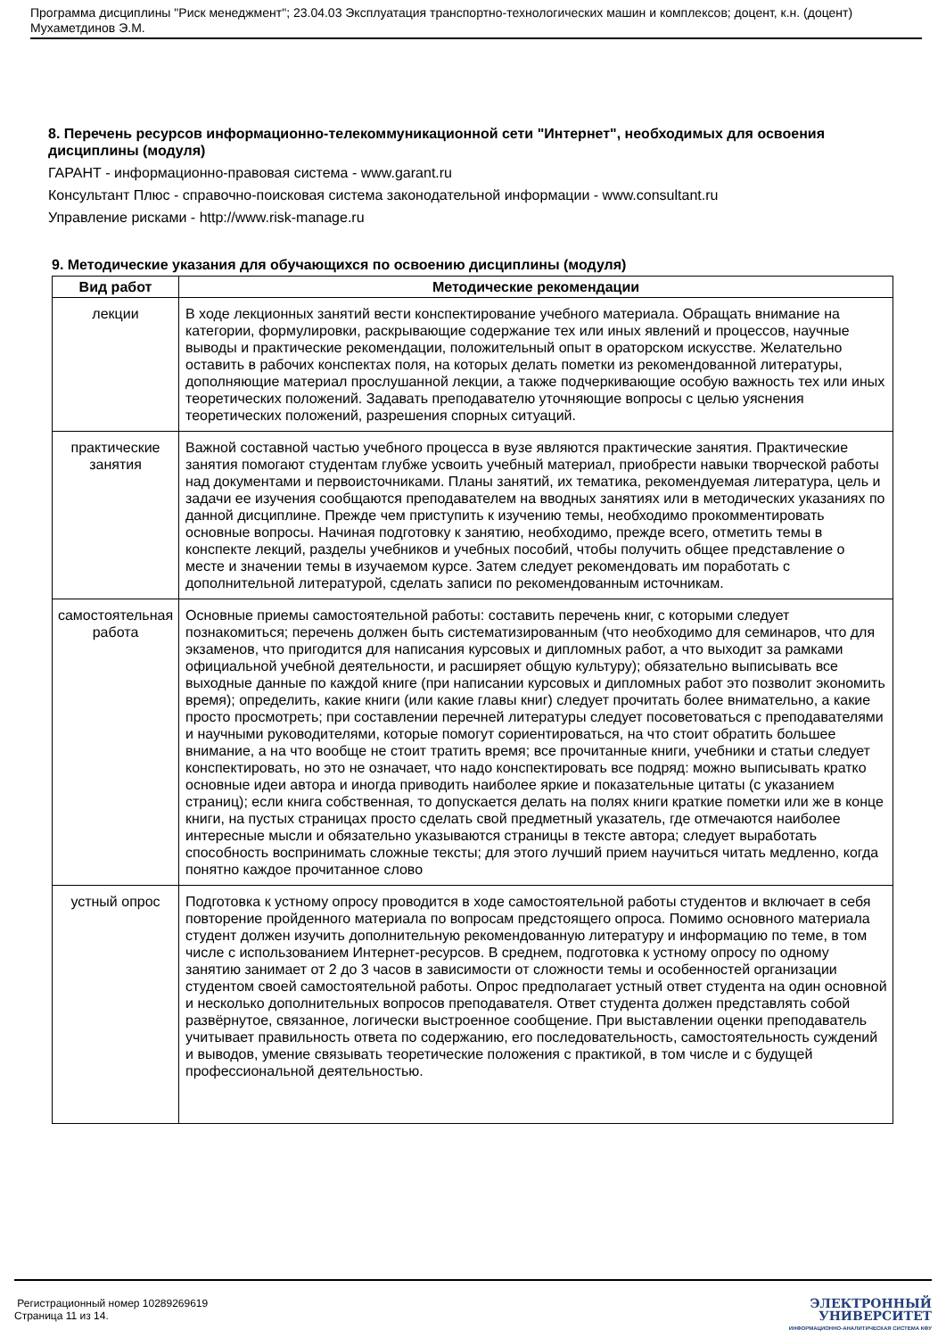Программа дисциплины "Риск менеджмент"; 23.04.03 Эксплуатация транспортно-технологических машин и комплексов; доцент, к.н. (доцент) Мухаметдинов Э.М.
8. Перечень ресурсов информационно-телекоммуникационной сети "Интернет", необходимых для освоения дисциплины (модуля)
ГАРАНТ - информационно-правовая система - www.garant.ru
Консультант Плюс - справочно-поисковая система законодательной информации - www.consultant.ru
Управление рисками - http://www.risk-manage.ru
9. Методические указания для обучающихся по освоению дисциплины (модуля)
| Вид работ | Методические рекомендации |
| --- | --- |
| лекции | В ходе лекционных занятий вести конспектирование учебного материала. Обращать внимание на категории, формулировки, раскрывающие содержание тех или иных явлений и процессов, научные выводы и практические рекомендации, положительный опыт в ораторском искусстве. Желательно оставить в рабочих конспектах поля, на которых делать пометки из рекомендованной литературы, дополняющие материал прослушанной лекции, а также подчеркивающие особую важность тех или иных теоретических положений. Задавать преподавателю уточняющие вопросы с целью уяснения теоретических положений, разрешения спорных ситуаций. |
| практические занятия | Важной составной частью учебного процесса в вузе являются практические занятия. Практические занятия помогают студентам глубже усвоить учебный материал, приобрести навыки творческой работы над документами и первоисточниками. Планы занятий, их тематика, рекомендуемая литература, цель и задачи ее изучения сообщаются преподавателем на вводных занятиях или в методических указаниях по данной дисциплине. Прежде чем приступить к изучению темы, необходимо прокомментировать основные вопросы. Начиная подготовку к занятию, необходимо, прежде всего, отметить темы в конспекте лекций, разделы учебников и учебных пособий, чтобы получить общее представление о месте и значении темы в изучаемом курсе. Затем следует рекомендовать им поработать с дополнительной литературой, сделать записи по рекомендованным источникам. |
| самостоятельная работа | Основные приемы самостоятельной работы: составить перечень книг, с которыми следует познакомиться; перечень должен быть систематизированным (что необходимо для семинаров, что для экзаменов, что пригодится для написания курсовых и дипломных работ, а что выходит за рамками официальной учебной деятельности, и расширяет общую культуру); обязательно выписывать все выходные данные по каждой книге (при написании курсовых и дипломных работ это позволит экономить время); определить, какие книги (или какие главы книг) следует прочитать более внимательно, а какие просто просмотреть; при составлении перечней литературы следует посоветоваться с преподавателями и научными руководителями, которые помогут сориентироваться, на что стоит обратить большее внимание, а на что вообще не стоит тратить время; все прочитанные книги, учебники и статьи следует конспектировать, но это не означает, что надо конспектировать все подряд: можно выписывать кратко основные идеи автора и иногда приводить наиболее яркие и показательные цитаты (с указанием страниц); если книга собственная, то допускается делать на полях книги краткие пометки или же в конце книги, на пустых страницах просто сделать свой предметный указатель, где отмечаются наиболее интересные мысли и обязательно указываются страницы в тексте автора; следует выработать способность воспринимать сложные тексты; для этого лучший прием научиться читать медленно, когда понятно каждое прочитанное слово |
| устный опрос | Подготовка к устному опросу проводится в ходе самостоятельной работы студентов и включает в себя повторение пройденного материала по вопросам предстоящего опроса. Помимо основного материала студент должен изучить дополнительную рекомендованную литературу и информацию по теме, в том числе с использованием Интернет-ресурсов. В среднем, подготовка к устному опросу по одному занятию занимает от 2 до 3 часов в зависимости от сложности темы и особенностей организации студентом своей самостоятельной работы. Опрос предполагает устный ответ студента на один основной и несколько дополнительных вопросов преподавателя. Ответ студента должен представлять собой развёрнутое, связанное, логически выстроенное сообщение. При выставлении оценки преподаватель учитывает правильность ответа по содержанию, его последовательность, самостоятельность суждений и выводов, умение связывать теоретические положения с практикой, в том числе и с будущей профессиональной деятельностью. |
Регистрационный номер 10289269619
Страница 11 из 14.
ЭЛЕКТРОННЫЙ
УНИВЕРСИТЕТ
ИНФОРМАЦИОННО-АНАЛИТИЧЕСКАЯ СИСТЕМА КФУ